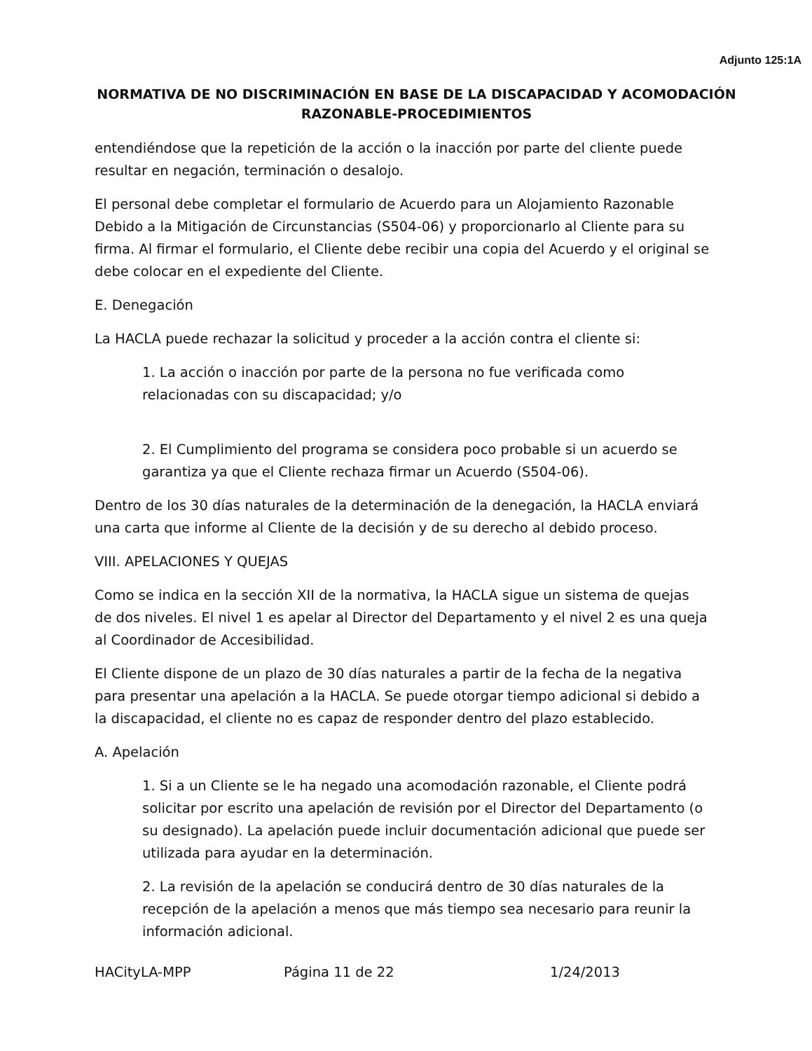Adjunto 125:1A
NORMATIVA DE NO DISCRIMINACIÓN EN BASE DE LA DISCAPACIDAD Y ACOMODACIÓN RAZONABLE-PROCEDIMIENTOS
entendiéndose que la repetición de la acción o la inacción por parte del cliente puede resultar en negación, terminación o desalojo.
El personal debe completar el formulario de Acuerdo para un Alojamiento Razonable Debido a la Mitigación de Circunstancias (S504-06) y proporcionarlo al Cliente para su firma. Al firmar el formulario, el Cliente debe recibir una copia del Acuerdo y el original se debe colocar en el expediente del Cliente.
E. Denegación
La HACLA puede rechazar la solicitud y proceder a la acción contra el cliente si:
1. La acción o inacción por parte de la persona no fue verificada como relacionadas con su discapacidad; y/o
2. El Cumplimiento del programa se considera poco probable si un acuerdo se garantiza ya que el Cliente rechaza firmar un Acuerdo (S504-06).
Dentro de los 30 días naturales de la determinación de la denegación, la HACLA enviará una carta que informe al Cliente de la decisión y de su derecho al debido proceso.
VIII. APELACIONES Y QUEJAS
Como se indica en la sección XII de la normativa, la HACLA sigue un sistema de quejas de dos niveles. El nivel 1 es apelar al Director del Departamento y el nivel 2 es una queja al Coordinador de Accesibilidad.
El Cliente dispone de un plazo de 30 días naturales a partir de la fecha de la negativa para presentar una apelación a la HACLA. Se puede otorgar tiempo adicional si debido a la discapacidad, el cliente no es capaz de responder dentro del plazo establecido.
A. Apelación
1. Si a un Cliente se le ha negado una acomodación razonable, el Cliente podrá solicitar por escrito una apelación de revisión por el Director del Departamento (o su designado). La apelación puede incluir documentación adicional que puede ser utilizada para ayudar en la determinación.
2. La revisión de la apelación se conducirá dentro de 30 días naturales de la recepción de la apelación a menos que más tiempo sea necesario para reunir la información adicional.
HACityLA-MPP Página 11 de 22 1/24/2013